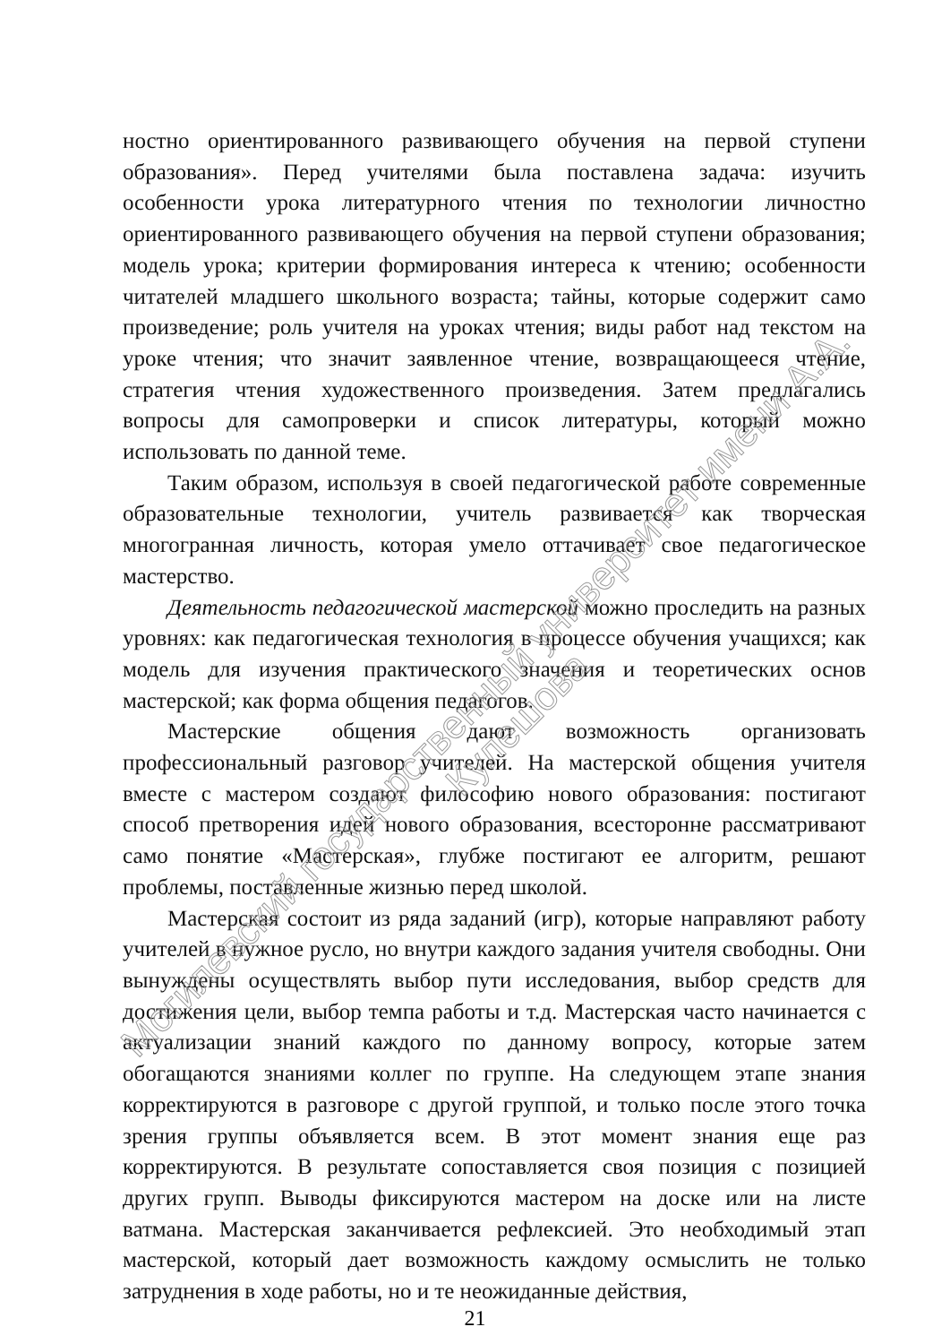ностно ориентированного развивающего обучения на первой ступени образования». Перед учителями была поставлена задача: изучить особенности урока литературного чтения по технологии личностно ориентированного развивающего обучения на первой ступени образования; модель урока; критерии формирования интереса к чтению; особенности читателей младшего школьного возраста; тайны, которые содержит само произведение; роль учителя на уроках чтения; виды работ над текстом на уроке чтения; что значит заявленное чтение, возвращающееся чтение, стратегия чтения художественного произведения. Затем предлагались вопросы для самопроверки и список литературы, который можно использовать по данной теме.
Таким образом, используя в своей педагогической работе современные образовательные технологии, учитель развивается как творческая многогранная личность, которая умело оттачивает свое педагогическое мастерство.
Деятельность педагогической мастерской можно проследить на разных уровнях: как педагогическая технология в процессе обучения учащихся; как модель для изучения практического значения и теоретических основ мастерской; как форма общения педагогов.
Мастерские общения дают возможность организовать профессиональный разговор учителей. На мастерской общения учителя вместе с мастером создают философию нового образования: постигают способ претворения идей нового образования, всесторонне рассматривают само понятие «Мастерская», глубже постигают ее алгоритм, решают проблемы, поставленные жизнью перед школой.
Мастерская состоит из ряда заданий (игр), которые направляют работу учителей в нужное русло, но внутри каждого задания учителя свободны. Они вынуждены осуществлять выбор пути исследования, выбор средств для достижения цели, выбор темпа работы и т.д. Мастерская часто начинается с актуализации знаний каждого по данному вопросу, которые затем обогащаются знаниями коллег по группе. На следующем этапе знания корректируются в разговоре с другой группой, и только после этого точка зрения группы объявляется всем. В этот момент знания еще раз корректируются. В результате сопоставляется своя позиция с позицией других групп. Выводы фиксируются мастером на доске или на листе ватмана. Мастерская заканчивается рефлексией. Это необходимый этап мастерской, который дает возможность каждому осмыслить не только затруднения в ходе работы, но и те неожиданные действия,
21
Могилевский государственный университет имени А.А. Кулешова